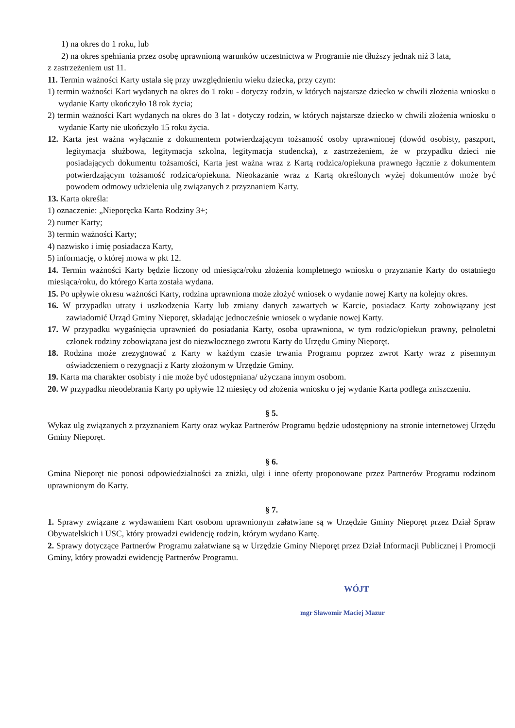1) na okres do 1 roku, lub
2) na okres spełniania przez osobę uprawnioną warunków uczestnictwa w Programie nie dłuższy jednak niż 3 lata,
z zastrzeżeniem ust 11.
11. Termin ważności Karty ustala się przy uwzględnieniu wieku dziecka, przy czym:
1) termin ważności Kart wydanych na okres do 1 roku - dotyczy rodzin, w których najstarsze dziecko w chwili złożenia wniosku o wydanie Karty ukończyło 18 rok życia;
2) termin ważności Kart wydanych na okres do 3 lat - dotyczy rodzin, w których najstarsze dziecko w chwili złożenia wniosku o wydanie Karty nie ukończyło 15 roku życia.
12. Karta jest ważna wyłącznie z dokumentem potwierdzającym tożsamość osoby uprawnionej (dowód osobisty, paszport, legitymacja służbowa, legitymacja szkolna, legitymacja studencka), z zastrzeżeniem, że w przypadku dzieci nie posiadających dokumentu tożsamości, Karta jest ważna wraz z Kartą rodzica/opiekuna prawnego łącznie z dokumentem potwierdzającym tożsamość rodzica/opiekuna. Nieokazanie wraz z Kartą określonych wyżej dokumentów może być powodem odmowy udzielenia ulg związanych z przyznaniem Karty.
13. Karta określa:
1) oznaczenie: „Nieporęcka Karta Rodziny 3+;
2) numer Karty;
3) termin ważności Karty;
4) nazwisko i imię posiadacza Karty,
5) informację, o której mowa w pkt 12.
14. Termin ważności Karty będzie liczony od miesiąca/roku złożenia kompletnego wniosku o przyznanie Karty do ostatniego miesiąca/roku, do którego Karta została wydana.
15. Po upływie okresu ważności Karty, rodzina uprawniona może złożyć wniosek o wydanie nowej Karty na kolejny okres.
16. W przypadku utraty i uszkodzenia Karty lub zmiany danych zawartych w Karcie, posiadacz Karty zobowiązany jest zawiadomić Urząd Gminy Nieporęt, składając jednocześnie wniosek o wydanie nowej Karty.
17. W przypadku wygaśnięcia uprawnień do posiadania Karty, osoba uprawniona, w tym rodzic/opiekun prawny, pełnoletni członek rodziny zobowiązana jest do niezwłocznego zwrotu Karty do Urzędu Gminy Nieporęt.
18. Rodzina może zrezygnować z Karty w każdym czasie trwania Programu poprzez zwrot Karty wraz z pisemnym oświadczeniem o rezygnacji z Karty złożonym w Urzędzie Gminy.
19. Karta ma charakter osobisty i nie może być udostępniana/ użyczana innym osobom.
20. W przypadku nieodebrania Karty po upływie 12 miesięcy od złożenia wniosku o jej wydanie Karta podlega zniszczeniu.
§ 5.
Wykaz ulg związanych z przyznaniem Karty oraz wykaz Partnerów Programu będzie udostępniony na stronie internetowej Urzędu Gminy Nieporęt.
§ 6.
Gmina Nieporęt nie ponosi odpowiedzialności za zniżki, ulgi i inne oferty proponowane przez Partnerów Programu rodzinom uprawnionym do Karty.
§ 7.
1. Sprawy związane z wydawaniem Kart osobom uprawnionym załatwiane są w Urzędzie Gminy Nieporęt przez Dział Spraw Obywatelskich i USC, który prowadzi ewidencję rodzin, którym wydano Kartę.
2. Sprawy dotyczące Partnerów Programu załatwiane są w Urzędzie Gminy Nieporęt przez Dział Informacji Publicznej i Promocji Gminy, który prowadzi ewidencję Partnerów Programu.
WÓJT
mgr Sławomir Maciej Mazur